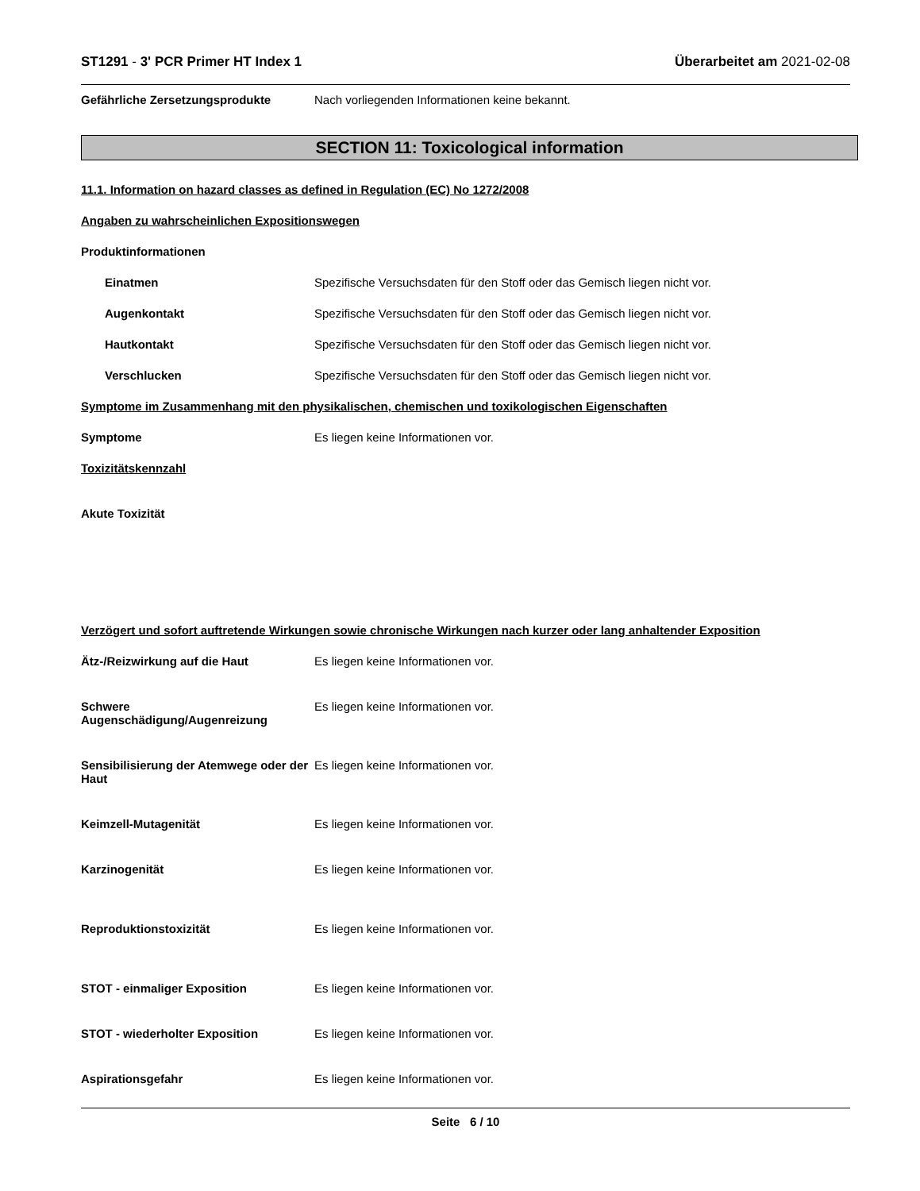ST1291 - 3' PCR Primer HT Index 1 Überarbeitet am 2021-02-08
Gefährliche Zersetzungsprodukte Nach vorliegenden Informationen keine bekannt.
SECTION 11: Toxicological information
11.1. Information on hazard classes as defined in Regulation (EC) No 1272/2008
Angaben zu wahrscheinlichen Expositionswegen
Produktinformationen
Einatmen Spezifische Versuchsdaten für den Stoff oder das Gemisch liegen nicht vor.
Augenkontakt Spezifische Versuchsdaten für den Stoff oder das Gemisch liegen nicht vor.
Hautkontakt Spezifische Versuchsdaten für den Stoff oder das Gemisch liegen nicht vor.
Verschlucken Spezifische Versuchsdaten für den Stoff oder das Gemisch liegen nicht vor.
Symptome im Zusammenhang mit den physikalischen, chemischen und toxikologischen Eigenschaften
Symptome Es liegen keine Informationen vor.
Toxizitätskennzahl
Akute Toxizität
Verzögert und sofort auftretende Wirkungen sowie chronische Wirkungen nach kurzer oder lang anhaltender Exposition
Ätz-/Reizwirkung auf die Haut Es liegen keine Informationen vor.
Schwere
Augenschädigung/Augenreizung
Es liegen keine Informationen vor.
Sensibilisierung der Atemwege oder der Haut
Es liegen keine Informationen vor.
Keimzell-Mutagenität Es liegen keine Informationen vor.
Karzinogenität Es liegen keine Informationen vor.
Reproduktionstoxizität Es liegen keine Informationen vor.
STOT - einmaliger Exposition Es liegen keine Informationen vor.
STOT - wiederholter Exposition Es liegen keine Informationen vor.
Aspirationsgefahr Es liegen keine Informationen vor.
Seite 6 / 10